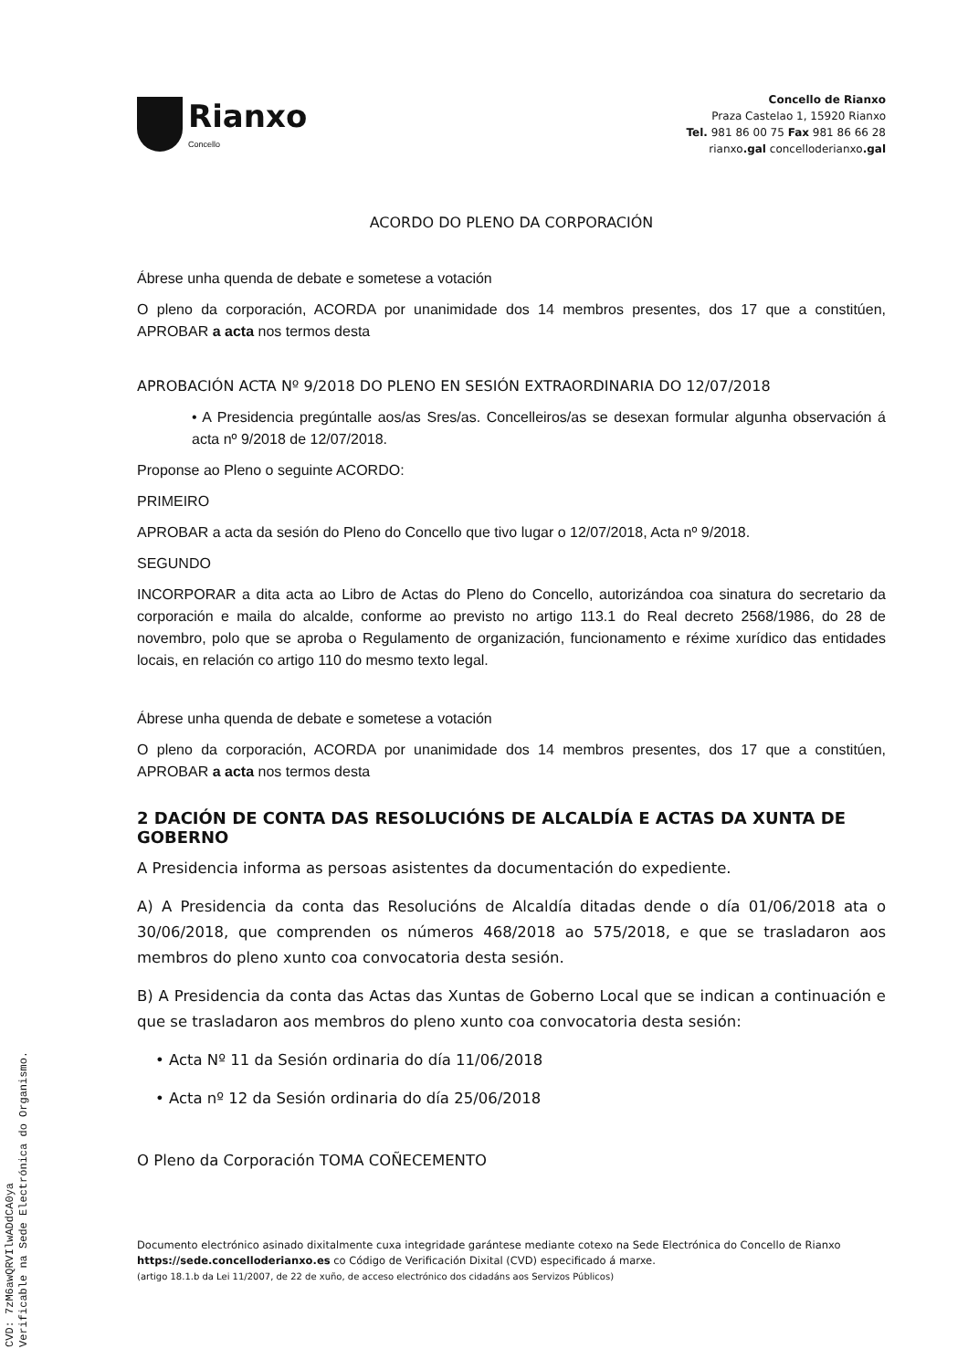Rianxo
Concello
Concello de Rianxo
Praza Castelao 1, 15920 Rianxo
Tel. 981 86 00 75 Fax 981 86 66 28
rianxo.gal concelloderianxo.gal
ACORDO DO PLENO DA CORPORACIÓN
Ábrese unha quenda de debate e sometese a votación
O pleno da corporación, ACORDA por unanimidade dos 14 membros presentes, dos 17 que a constitúen, APROBAR a acta nos termos desta
APROBACIÓN ACTA Nº 9/2018 DO PLENO EN SESIÓN EXTRAORDINARIA DO 12/07/2018
• A Presidencia pregúntalle aos/as Sres/as. Concelleiros/as se desexan formular algunha observación á acta nº 9/2018 de 12/07/2018.
Proponse ao Pleno o seguinte ACORDO:
PRIMEIRO
APROBAR a acta da sesión do Pleno do Concello que tivo lugar o 12/07/2018, Acta nº 9/2018.
SEGUNDO
INCORPORAR a dita acta ao Libro de Actas do Pleno do Concello, autorizándoa coa sinatura do secretario da corporación e maila do alcalde, conforme ao previsto no artigo 113.1 do Real decreto 2568/1986, do 28 de novembro, polo que se aproba o Regulamento de organización, funcionamento e réxime xurídico das entidades locais, en relación co artigo 110 do mesmo texto legal.
Ábrese unha quenda de debate e sometese a votación
O pleno da corporación, ACORDA por unanimidade dos 14 membros presentes, dos 17 que a constitúen, APROBAR a acta nos termos desta
2 DACIÓN DE CONTA DAS RESOLUCIÓNS DE ALCALDÍA E ACTAS DA XUNTA DE GOBERNO
A Presidencia informa as persoas asistentes da documentación do expediente.
A) A Presidencia da conta das Resolucións de Alcaldía ditadas dende o día 01/06/2018 ata o 30/06/2018, que comprenden os números 468/2018 ao 575/2018, e que se trasladaron aos membros do pleno xunto coa convocatoria desta sesión.
B) A Presidencia da conta das Actas das Xuntas de Goberno Local que se indican a continuación e que se trasladaron aos membros do pleno xunto coa convocatoria desta sesión:
• Acta Nº 11 da Sesión ordinaria do día 11/06/2018
• Acta nº 12 da Sesión ordinaria do día 25/06/2018
O Pleno da Corporación TOMA COÑECEMENTO
Documento electrónico asinado dixitalmente cuxa integridade garántese mediante cotexo na Sede Electrónica do Concello de Rianxo https://sede.concelloderianxo.es co Código de Verificación Dixital (CVD) especificado á marxe.
(artigo 18.1.b da Lei 11/2007, de 22 de xuño, de acceso electrónico dos cidadáns aos Servizos Públicos)
CVD: 7zM6awQRVIlwADdCA0ya
Verificable na Sede Electrónica do Organismo.